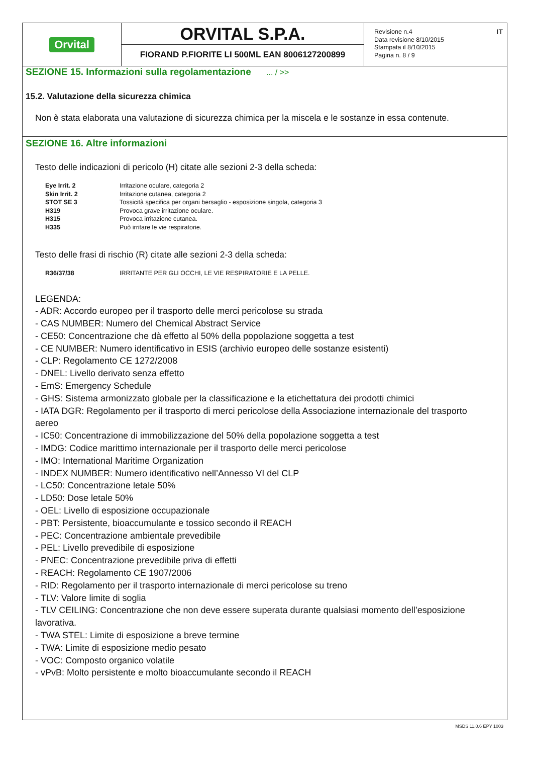Orvital
ORVITAL S.P.A.
FIORAND P.FIORITE LI 500ML EAN 8006127200899
Revisione n.4
Data revisione 8/10/2015
Stampata il 8/10/2015
Pagina n. 8 / 9
IT
SEZIONE 15. Informazioni sulla regolamentazione ... / >>
15.2. Valutazione della sicurezza chimica
Non è stata elaborata una valutazione di sicurezza chimica per la miscela e le sostanze in essa contenute.
SEZIONE 16. Altre informazioni
Testo delle indicazioni di pericolo (H) citate alle sezioni 2-3 della scheda:
| Eye Irrit. 2 | Irritazione oculare, categoria 2 |
| Skin Irrit. 2 | Irritazione cutanea, categoria 2 |
| STOT SE 3 | Tossicità specifica per organi bersaglio - esposizione singola, categoria 3 |
| H319 | Provoca grave irritazione oculare. |
| H315 | Provoca irritazione cutanea. |
| H335 | Può irritare le vie respiratorie. |
Testo delle frasi di rischio (R) citate alle sezioni 2-3 della scheda:
| R36/37/38 | IRRITANTE PER GLI OCCHI, LE VIE RESPIRATORIE E LA PELLE. |
LEGENDA:
- ADR: Accordo europeo per il trasporto delle merci pericolose su strada
- CAS NUMBER: Numero del Chemical Abstract Service
- CE50: Concentrazione che dà effetto al 50% della popolazione soggetta a test
- CE NUMBER: Numero identificativo in ESIS (archivio europeo delle sostanze esistenti)
- CLP: Regolamento CE 1272/2008
- DNEL: Livello derivato senza effetto
- EmS: Emergency Schedule
- GHS: Sistema armonizzato globale per la classificazione e la etichettatura dei prodotti chimici
- IATA DGR: Regolamento per il trasporto di merci pericolose della Associazione internazionale del trasporto aereo
- IC50: Concentrazione di immobilizzazione del 50% della popolazione soggetta a test
- IMDG: Codice marittimo internazionale per il trasporto delle merci pericolose
- IMO: International Maritime Organization
- INDEX NUMBER: Numero identificativo nell’Annesso VI del CLP
- LC50: Concentrazione letale 50%
- LD50: Dose letale 50%
- OEL: Livello di esposizione occupazionale
- PBT: Persistente, bioaccumulante e tossico secondo il REACH
- PEC: Concentrazione ambientale prevedibile
- PEL: Livello prevedibile di esposizione
- PNEC: Concentrazione prevedibile priva di effetti
- REACH: Regolamento CE 1907/2006
- RID: Regolamento per il trasporto internazionale di merci pericolose su treno
- TLV: Valore limite di soglia
- TLV CEILING: Concentrazione che non deve essere superata durante qualsiasi momento dell’esposizione lavorativa.
- TWA STEL: Limite di esposizione a breve termine
- TWA: Limite di esposizione medio pesato
- VOC: Composto organico volatile
- vPvB: Molto persistente e molto bioaccumulante secondo il REACH
MSDS 11.0.6 EPY 1003